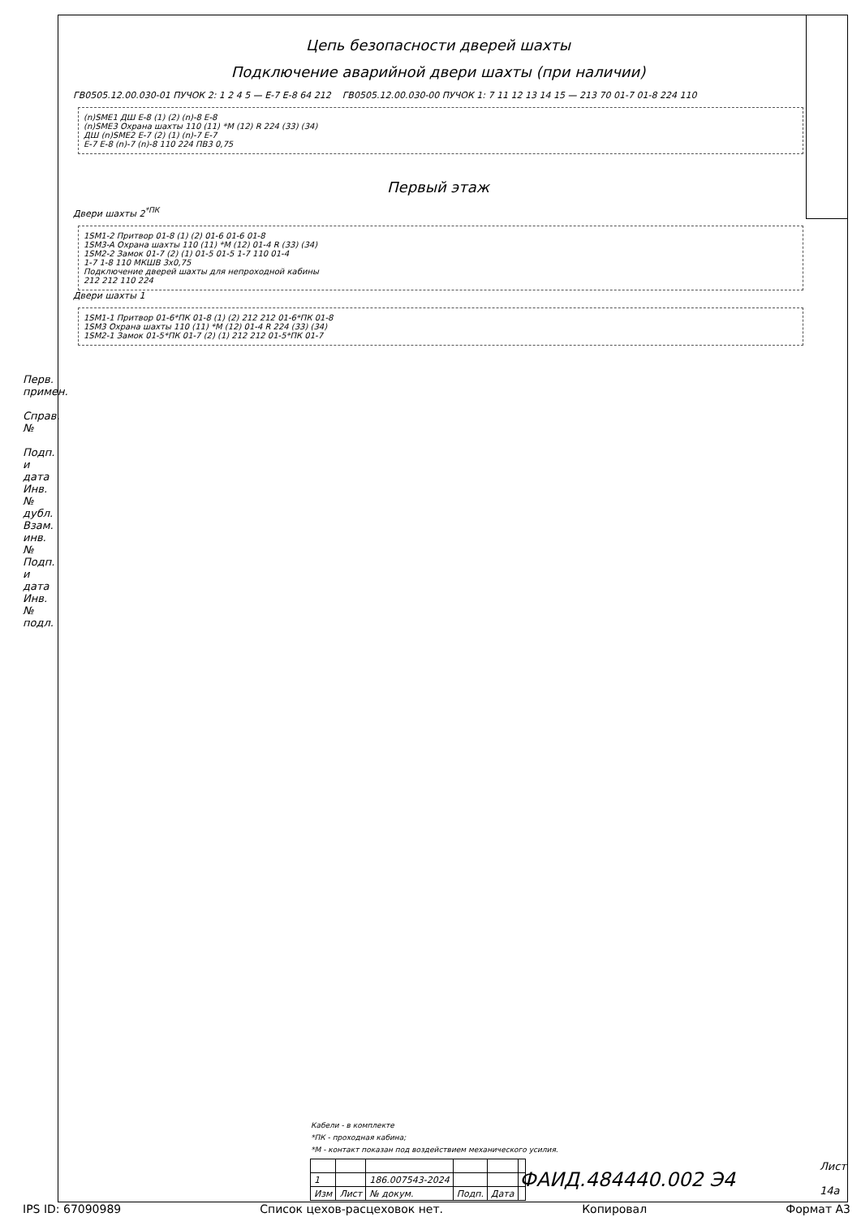Цепь безопасности дверей шахты
Подключение аварийной двери шахты (при наличии)
ГВ0505.12.00.030-01 ПУЧОК 2: 1 2 4 5 — E-7 E-8 64 212 ГВ0505.12.00.030-00 ПУЧОК 1: 7 11 12 13 14 15 — 213 70 01-7 01-8 224 110
(n)SME1 ДШ E-8 (1) (2) (n)-8 E-8
(n)SME3 Охрана шахты 110 (11) *M (12) R 224 (33) (34)
ДШ (n)SME2 E-7 (2) (1) (n)-7 E-7
E-7 E-8 (n)-7 (n)-8 110 224 ПВ3 0,75
Первый этаж
Двери шахты 2<sup>*ПК</sup>
1SM1-2 Притвор 01-8 (1) (2) 01-6 01-6 01-8
1SM3-A Охрана шахты 110 (11) *M (12) 01-4 R (33) (34)
1SM2-2 Замок 01-7 (2) (1) 01-5 01-5 1-7 110 01-4
1-7 1-8 110 МКШВ 3x0,75
Подключение дверей шахты для непроходной кабины
212 212 110 224
Двери шахты 1
1SM1-1 Притвор 01-6*ПК 01-8 (1) (2) 212 212 01-6*ПК 01-8
1SM3 Охрана шахты 110 (11) *M (12) 01-4 R 224 (33) (34)
1SM2-1 Замок 01-5*ПК 01-7 (2) (1) 212 212 01-5*ПК 01-7
Перв. примен.
Справ. №
Подп. и дата
Инв.№ дубл.
Взам. инв. №
Подп. и дата
Инв.№ подл.
Кабели - в комплекте
*ПК - проходная кабина;
*M - контакт показан под воздействием механического усилия.
| 1 | | 186.007543-2024 | | | |
| Изм | Лист | № докум. | Подп. | Дата | |
ФАИД.484440.002 Э4
Лист
14а
IPS ID: 67090989 Список цехов-расцеховок нет. Копировал Формат А3